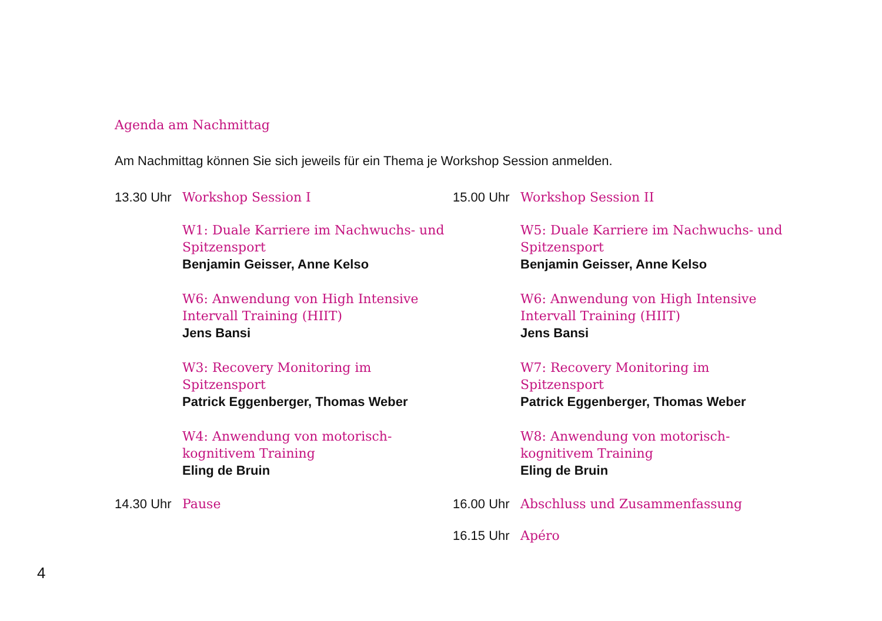Agenda am Nachmittag
Am Nachmittag können Sie sich jeweils für ein Thema je Workshop Session anmelden.
13.30 Uhr Workshop Session I
W1: Duale Karriere im Nachwuchs- und Spitzensport
Benjamin Geisser, Anne Kelso
W6: Anwendung von High Intensive Intervall Training (HIIT)
Jens Bansi
W3: Recovery Monitoring im Spitzensport
Patrick Eggenberger, Thomas Weber
W4: Anwendung von motorisch-kognitivem Training
Eling de Bruin
14.30 Uhr Pause
15.00 Uhr Workshop Session II
W5: Duale Karriere im Nachwuchs- und Spitzensport
Benjamin Geisser, Anne Kelso
W6: Anwendung von High Intensive Intervall Training (HIIT)
Jens Bansi
W7: Recovery Monitoring im Spitzensport
Patrick Eggenberger, Thomas Weber
W8: Anwendung von motorisch-kognitivem Training
Eling de Bruin
16.00 Uhr Abschluss und Zusammenfassung
16.15 Uhr Apéro
4